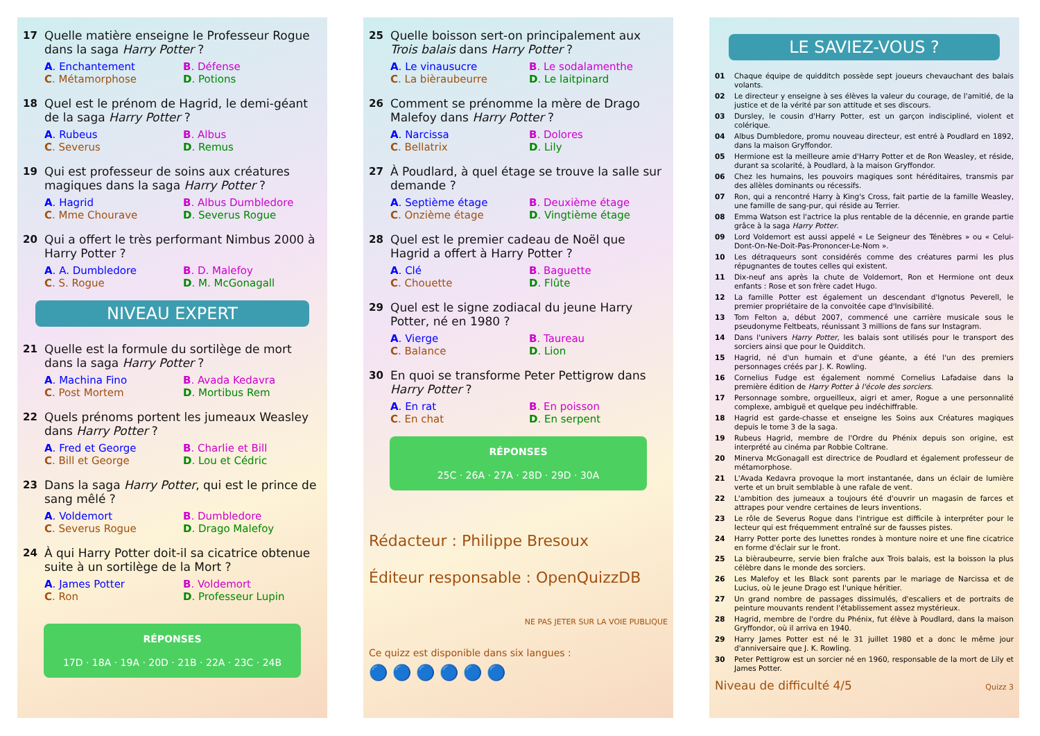17 Quelle matière enseigne le Professeur Rogue dans la saga Harry Potter ?
A. Enchantement B. Défense C. Métamorphose D. Potions
18 Quel est le prénom de Hagrid, le demi-géant de la saga Harry Potter ?
A. Rubeus B. Albus C. Severus D. Remus
19 Qui est professeur de soins aux créatures magiques dans la saga Harry Potter ?
A. Hagrid B. Albus Dumbledore C. Mme Chourave D. Severus Rogue
20 Qui a offert le très performant Nimbus 2000 à Harry Potter ?
A. A. Dumbledore B. D. Malefoy C. S. Rogue D. M. McGonagall
NIVEAU EXPERT
21 Quelle est la formule du sortilège de mort dans la saga Harry Potter ?
A. Machina Fino B. Avada Kedavra C. Post Mortem D. Mortibus Rem
22 Quels prénoms portent les jumeaux Weasley dans Harry Potter ?
A. Fred et George B. Charlie et Bill C. Bill et George D. Lou et Cédric
23 Dans la saga Harry Potter, qui est le prince de sang mêlé ?
A. Voldemort B. Dumbledore C. Severus Rogue D. Drago Malefoy
24 À qui Harry Potter doit-il sa cicatrice obtenue suite à un sortilège de la Mort ?
A. James Potter B. Voldemort C. Ron D. Professeur Lupin
RÉPONSES
17D · 18A · 19A · 20D · 21B · 22A · 23C · 24B
25 Quelle boisson sert-on principalement aux Trois balais dans Harry Potter ?
A. Le vinausucre B. Le sodalamenthe C. La bièraubeurre D. Le laitpinard
26 Comment se prénomme la mère de Drago Malefoy dans Harry Potter ?
A. Narcissa B. Dolores C. Bellatrix D. Lily
27 À Poudlard, à quel étage se trouve la salle sur demande ?
A. Septième étage B. Deuxième étage C. Onzième étage D. Vingtième étage
28 Quel est le premier cadeau de Noël que Hagrid a offert à Harry Potter ?
A. Clé B. Baguette C. Chouette D. Flûte
29 Quel est le signe zodiacal du jeune Harry Potter, né en 1980 ?
A. Vierge B. Taureau C. Balance D. Lion
30 En quoi se transforme Peter Pettigrow dans Harry Potter ?
A. En rat B. En poisson C. En chat D. En serpent
RÉPONSES
25C · 26A · 27A · 28D · 29D · 30A
Rédacteur : Philippe Bresoux
Éditeur responsable : OpenQuizzDB
NE PAS JETER SUR LA VOIE PUBLIQUE
Ce quizz est disponible dans six langues :
🔵 🔵 🔵 🔵 🔵 🔵
LE SAVIEZ-VOUS ?
01 Chaque équipe de quidditch possède sept joueurs chevauchant des balais volants.
02 Le directeur y enseigne à ses élèves la valeur du courage, de l'amitié, de la justice et de la vérité par son attitude et ses discours.
03 Dursley, le cousin d'Harry Potter, est un garçon indiscipliné, violent et colérique.
04 Albus Dumbledore, promu nouveau directeur, est entré à Poudlard en 1892, dans la maison Gryffondor.
05 Hermione est la meilleure amie d'Harry Potter et de Ron Weasley, et réside, durant sa scolarité, à Poudlard, à la maison Gryffondor.
06 Chez les humains, les pouvoirs magiques sont héréditaires, transmis par des allèles dominants ou récessifs.
07 Ron, qui a rencontré Harry à King's Cross, fait partie de la famille Weasley, une famille de sang-pur, qui réside au Terrier.
08 Emma Watson est l'actrice la plus rentable de la décennie, en grande partie grâce à la saga Harry Potter.
09 Lord Voldemort est aussi appelé « Le Seigneur des Ténèbres » ou « Celui-Dont-On-Ne-Doit-Pas-Prononcer-Le-Nom ».
10 Les détraqueurs sont considérés comme des créatures parmi les plus répugnantes de toutes celles qui existent.
11 Dix-neuf ans après la chute de Voldemort, Ron et Hermione ont deux enfants : Rose et son frère cadet Hugo.
12 La famille Potter est également un descendant d'Ignotus Peverell, le premier propriétaire de la convoitée cape d'Invisibilité.
13 Tom Felton a, début 2007, commencé une carrière musicale sous le pseudonyme Feltbeats, réunissant 3 millions de fans sur Instagram.
14 Dans l'univers Harry Potter, les balais sont utilisés pour le transport des sorciers ainsi que pour le Quidditch.
15 Hagrid, né d'un humain et d'une géante, a été l'un des premiers personnages créés par J. K. Rowling.
16 Cornelius Fudge est également nommé Cornelius Lafadaise dans la première édition de Harry Potter à l'école des sorciers.
17 Personnage sombre, orgueilleux, aigri et amer, Rogue a une personnalité complexe, ambiguë et quelque peu indéchiffrable.
18 Hagrid est garde-chasse et enseigne les Soins aux Créatures magiques depuis le tome 3 de la saga.
19 Rubeus Hagrid, membre de l'Ordre du Phénix depuis son origine, est interprété au cinéma par Robbie Coltrane.
20 Minerva McGonagall est directrice de Poudlard et également professeur de métamorphose.
21 L'Avada Kedavra provoque la mort instantanée, dans un éclair de lumière verte et un bruit semblable à une rafale de vent.
22 L'ambition des jumeaux a toujours été d'ouvrir un magasin de farces et attrapes pour vendre certaines de leurs inventions.
23 Le rôle de Severus Rogue dans l'intrigue est difficile à interpréter pour le lecteur qui est fréquemment entraîné sur de fausses pistes.
24 Harry Potter porte des lunettes rondes à monture noire et une fine cicatrice en forme d'éclair sur le front.
25 La bièraubeurre, servie bien fraîche aux Trois balais, est la boisson la plus célèbre dans le monde des sorciers.
26 Les Malefoy et les Black sont parents par le mariage de Narcissa et de Lucius, où le jeune Drago est l'unique héritier.
27 Un grand nombre de passages dissimulés, d'escaliers et de portraits de peinture mouvants rendent l'établissement assez mystérieux.
28 Hagrid, membre de l'ordre du Phénix, fut élève à Poudlard, dans la maison Gryffondor, où il arriva en 1940.
29 Harry James Potter est né le 31 juillet 1980 et a donc le même jour d'anniversaire que J. K. Rowling.
30 Peter Pettigrow est un sorcier né en 1960, responsable de la mort de Lily et James Potter.
Niveau de difficulté 4/5 Quizz 3